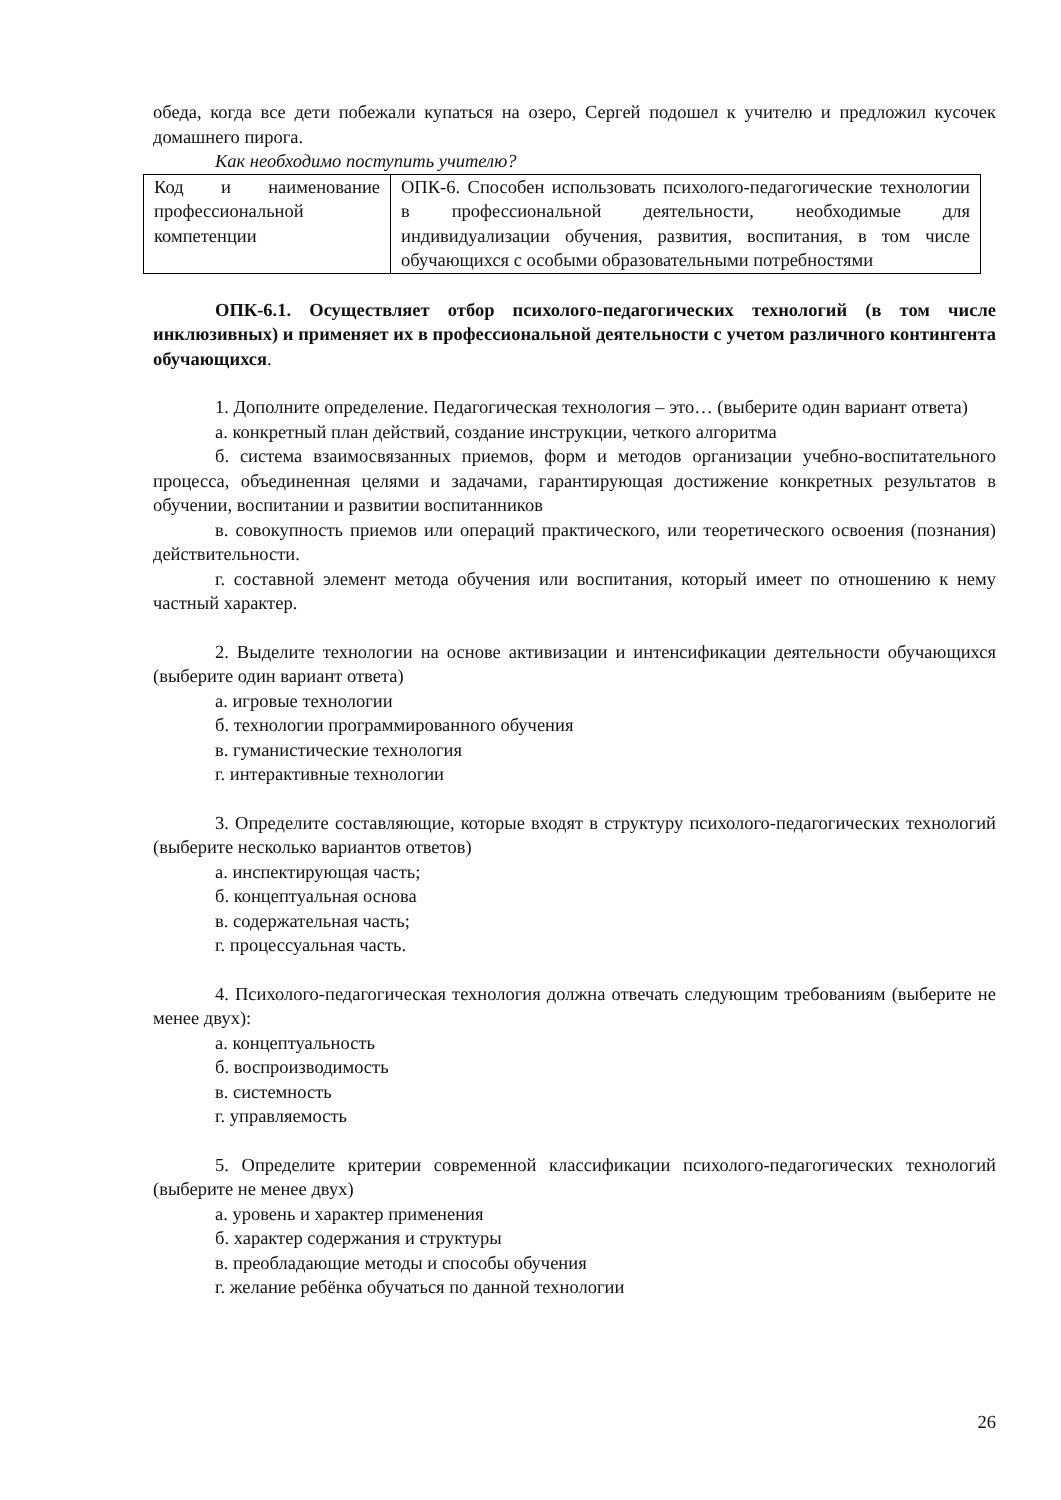обеда, когда все дети побежали купаться на озеро, Сергей подошел к учителю и предложил кусочек домашнего пирога.
Как необходимо поступить учителю?
| Код и наименование профессиональной компетенции | ОПК-6. Способен использовать психолого-педагогические технологии в профессиональной деятельности, необходимые для индивидуализации обучения, развития, воспитания, в том числе обучающихся с особыми образовательными потребностями |
ОПК-6.1. Осуществляет отбор психолого-педагогических технологий (в том числе инклюзивных) и применяет их в профессиональной деятельности с учетом различного контингента обучающихся.
1. Дополните определение. Педагогическая технология – это… (выберите один вариант ответа)
а. конкретный план действий, создание инструкции, четкого алгоритма
б. система взаимосвязанных приемов, форм и методов организации учебно-воспитательного процесса, объединенная целями и задачами, гарантирующая достижение конкретных результатов в обучении, воспитании и развитии воспитанников
в. совокупность приемов или операций практического, или теоретического освоения (познания) действительности.
г. составной элемент метода обучения или воспитания, который имеет по отношению к нему частный характер.
2. Выделите технологии на основе активизации и интенсификации деятельности обучающихся (выберите один вариант ответа)
а. игровые технологии
б. технологии программированного обучения
в. гуманистические технология
г. интерактивные технологии
3. Определите составляющие, которые входят в структуру психолого-педагогических технологий (выберите несколько вариантов ответов)
а. инспектирующая часть;
б. концептуальная основа
в. содержательная часть;
г. процессуальная часть.
4. Психолого-педагогическая технология должна отвечать следующим требованиям (выберите не менее двух):
а. концептуальность
б. воспроизводимость
в. системность
г. управляемость
5. Определите критерии современной классификации психолого-педагогических технологий (выберите не менее двух)
а. уровень и характер применения
б. характер содержания и структуры
в. преобладающие методы и способы обучения
г. желание ребёнка обучаться по данной технологии
26